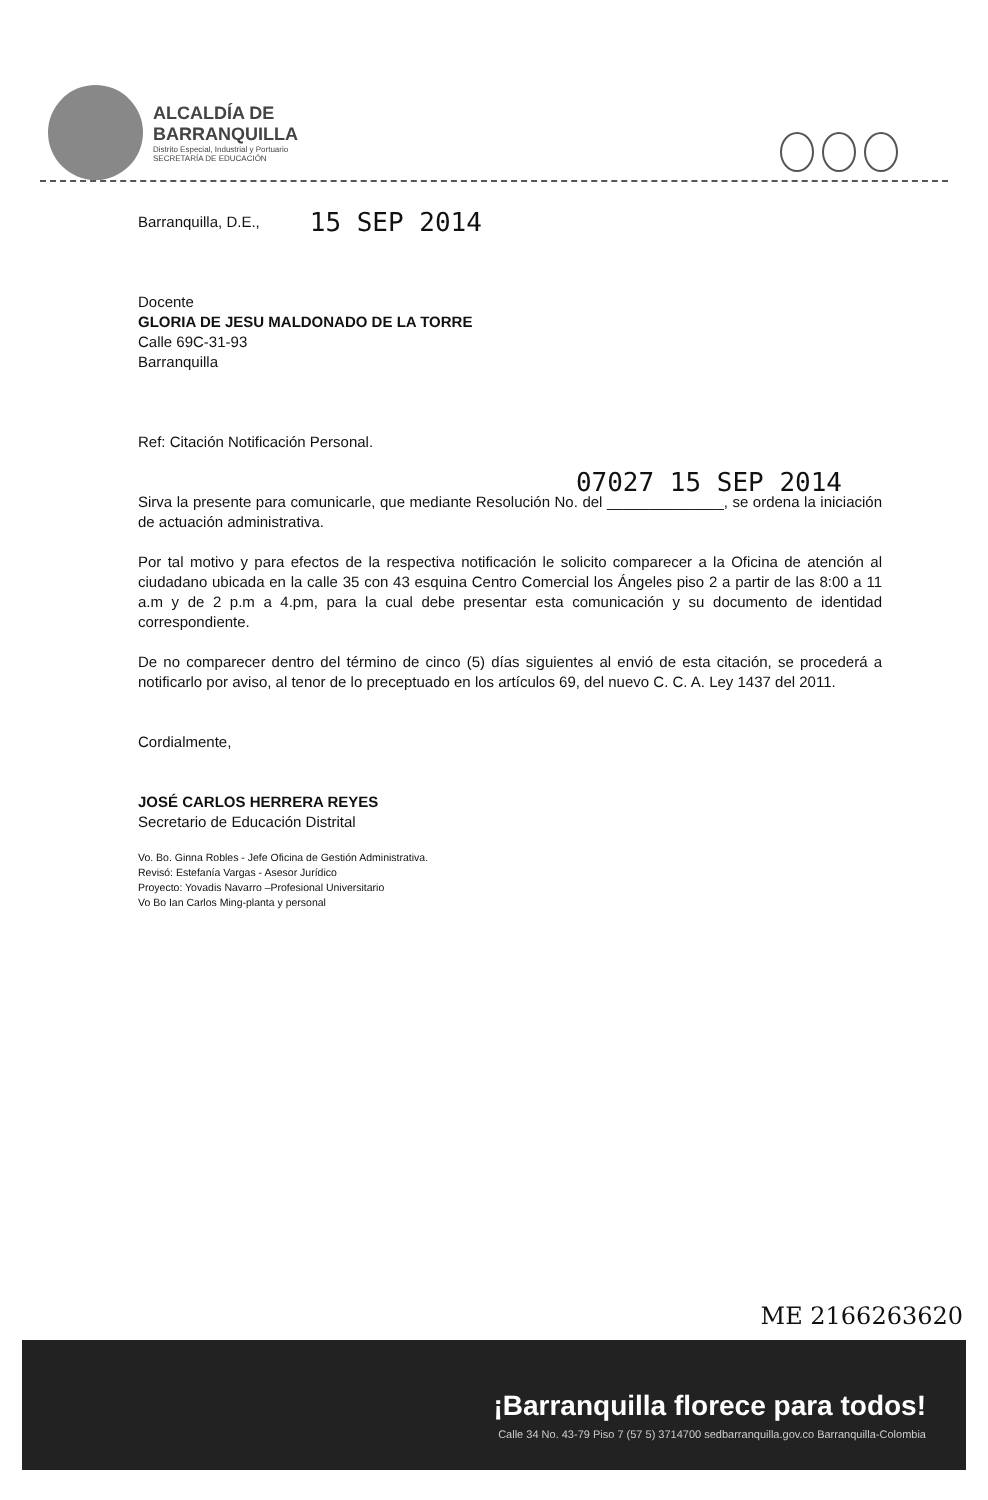ALCALDÍA DE
BARRANQUILLA
Distrito Especial, Industrial y Portuario
SECRETARÍA DE EDUCACIÓN
Barranquilla, D.E., 15 SEP 2014
Docente
GLORIA DE JESU MALDONADO DE LA TORRE
Calle 69C-31-93
Barranquilla
Ref: Citación Notificación Personal.
07027 15 SEP 2014
Sirva la presente para comunicarle, que mediante Resolución No. del ______________, se ordena la iniciación de actuación administrativa.
Por tal motivo y para efectos de la respectiva notificación le solicito comparecer a la Oficina de atención al ciudadano ubicada en la calle 35 con 43 esquina Centro Comercial los Ángeles piso 2 a partir de las 8:00 a 11 a.m y de 2 p.m a 4.pm, para la cual debe presentar esta comunicación y su documento de identidad correspondiente.
De no comparecer dentro del término de cinco (5) días siguientes al envió de esta citación, se procederá a notificarlo por aviso, al tenor de lo preceptuado en los artículos 69, del nuevo C. C. A. Ley 1437 del 2011.
Cordialmente,
JOSÉ CARLOS HERRERA REYES
Secretario de Educación Distrital
Vo. Bo. Ginna Robles - Jefe Oficina de Gestión Administrativa.
Revisó: Estefanía Vargas - Asesor Jurídico
Proyecto: Yovadis Navarro –Profesional Universitario
Vo Bo Ian Carlos Ming-planta y personal
ME 2166263620
¡Barranquilla florece para todos!
Calle 34 No. 43-79 Piso 7 (57 5) 3714700 sedbarranquilla.gov.co Barranquilla-Colombia